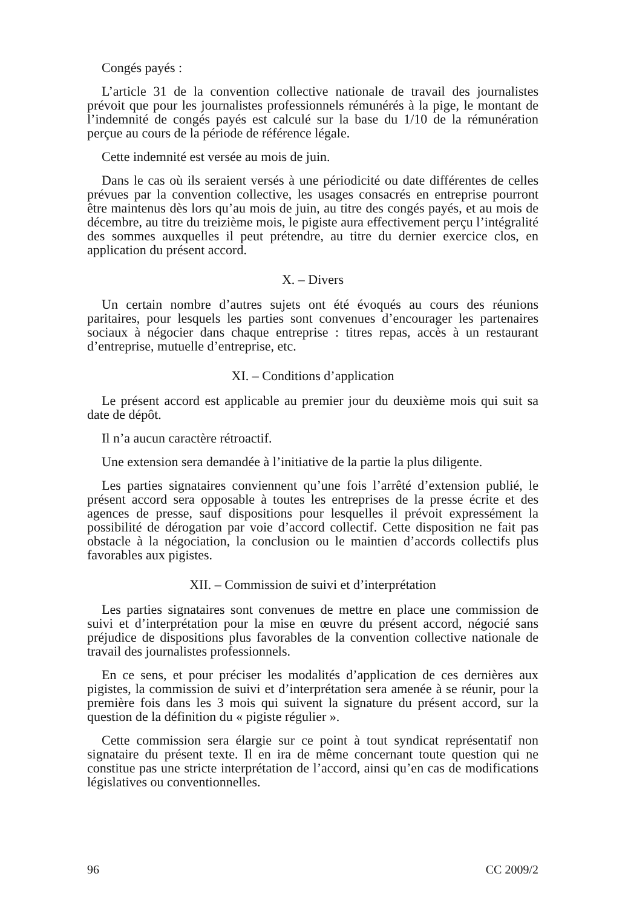Congés payés :
L’article 31 de la convention collective nationale de travail des journalistes prévoit que pour les journalistes professionnels rémunérés à la pige, le montant de l’indemnité de congés payés est calculé sur la base du 1/10 de la rémunération perçue au cours de la période de référence légale.
Cette indemnité est versée au mois de juin.
Dans le cas où ils seraient versés à une périodicité ou date différentes de celles prévues par la convention collective, les usages consacrés en entreprise pourront être maintenus dès lors qu’au mois de juin, au titre des congés payés, et au mois de décembre, au titre du treizième mois, le pigiste aura effectivement perçu l’intégralité des sommes auxquelles il peut prétendre, au titre du dernier exercice clos, en application du présent accord.
X. – Divers
Un certain nombre d’autres sujets ont été évoqués au cours des réunions paritaires, pour lesquels les parties sont convenues d’encourager les partenaires sociaux à négocier dans chaque entreprise : titres repas, accès à un restaurant d’entreprise, mutuelle d’entreprise, etc.
XI. – Conditions d’application
Le présent accord est applicable au premier jour du deuxième mois qui suit sa date de dépôt.
Il n’a aucun caractère rétroactif.
Une extension sera demandée à l’initiative de la partie la plus diligente.
Les parties signataires conviennent qu’une fois l’arrêté d’extension publié, le présent accord sera opposable à toutes les entreprises de la presse écrite et des agences de presse, sauf dispositions pour lesquelles il prévoit expressément la possibilité de dérogation par voie d’accord collectif. Cette disposition ne fait pas obstacle à la négociation, la conclusion ou le maintien d’accords collectifs plus favorables aux pigistes.
XII. – Commission de suivi et d’interprétation
Les parties signataires sont convenues de mettre en place une commission de suivi et d’interprétation pour la mise en œuvre du présent accord, négocié sans préjudice de dispositions plus favorables de la convention collective nationale de travail des journalistes professionnels.
En ce sens, et pour préciser les modalités d’application de ces dernières aux pigistes, la commission de suivi et d’interprétation sera amenée à se réunir, pour la première fois dans les 3 mois qui suivent la signature du présent accord, sur la question de la définition du « pigiste régulier ».
Cette commission sera élargie sur ce point à tout syndicat représentatif non signataire du présent texte. Il en ira de même concernant toute question qui ne constitue pas une stricte interprétation de l’accord, ainsi qu’en cas de modifications législatives ou conventionnelles.
96 CC 2009/2